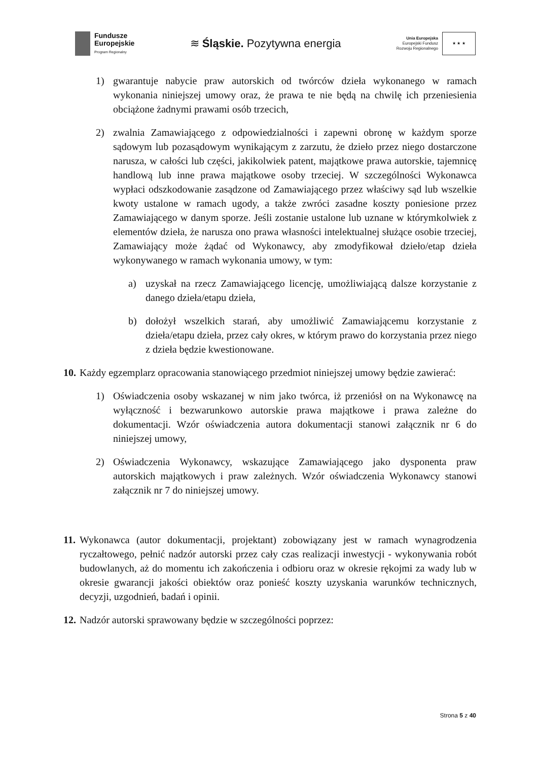Fundusze
Europejskie
Program Regionalny
≋ Śląskie. Pozytywna energia
Unia Europejska
Europejski Fundusz
Rozwoju Regionalnego
★ ★ ★
1) gwarantuje nabycie praw autorskich od twórców dzieła wykonanego w ramach wykonania niniejszej umowy oraz, że prawa te nie będą na chwilę ich przeniesienia obciążone żadnymi prawami osób trzecich,
2) zwalnia Zamawiającego z odpowiedzialności i zapewni obronę w każdym sporze sądowym lub pozasądowym wynikającym z zarzutu, że dzieło przez niego dostarczone narusza, w całości lub części, jakikolwiek patent, majątkowe prawa autorskie, tajemnicę handlową lub inne prawa majątkowe osoby trzeciej. W szczególności Wykonawca wypłaci odszkodowanie zasądzone od Zamawiającego przez właściwy sąd lub wszelkie kwoty ustalone w ramach ugody, a także zwróci zasadne koszty poniesione przez Zamawiającego w danym sporze. Jeśli zostanie ustalone lub uznane w którymkolwiek z elementów dzieła, że narusza ono prawa własności intelektualnej służące osobie trzeciej, Zamawiający może żądać od Wykonawcy, aby zmodyfikował dzieło/etap dzieła wykonywanego w ramach wykonania umowy, w tym:
a) uzyskał na rzecz Zamawiającego licencję, umożliwiającą dalsze korzystanie z danego dzieła/etapu dzieła,
b) dołożył wszelkich starań, aby umożliwić Zamawiającemu korzystanie z dzieła/etapu dzieła, przez cały okres, w którym prawo do korzystania przez niego z dzieła będzie kwestionowane.
10.
Każdy egzemplarz opracowania stanowiącego przedmiot niniejszej umowy będzie zawierać:
1) Oświadczenia osoby wskazanej w nim jako twórca, iż przeniósł on na Wykonawcę na wyłączność i bezwarunkowo autorskie prawa majątkowe i prawa zależne do dokumentacji. Wzór oświadczenia autora dokumentacji stanowi załącznik nr 6 do niniejszej umowy,
2) Oświadczenia Wykonawcy, wskazujące Zamawiającego jako dysponenta praw autorskich majątkowych i praw zależnych. Wzór oświadczenia Wykonawcy stanowi załącznik nr 7 do niniejszej umowy.
11.
Wykonawca (autor dokumentacji, projektant) zobowiązany jest w ramach wynagrodzenia ryczałtowego, pełnić nadzór autorski przez cały czas realizacji inwestycji - wykonywania robót budowlanych, aż do momentu ich zakończenia i odbioru oraz w okresie rękojmi za wady lub w okresie gwarancji jakości obiektów oraz ponieść koszty uzyskania warunków technicznych, decyzji, uzgodnień, badań i opinii.
12.
Nadzór autorski sprawowany będzie w szczególności poprzez:
Strona 5 z 40